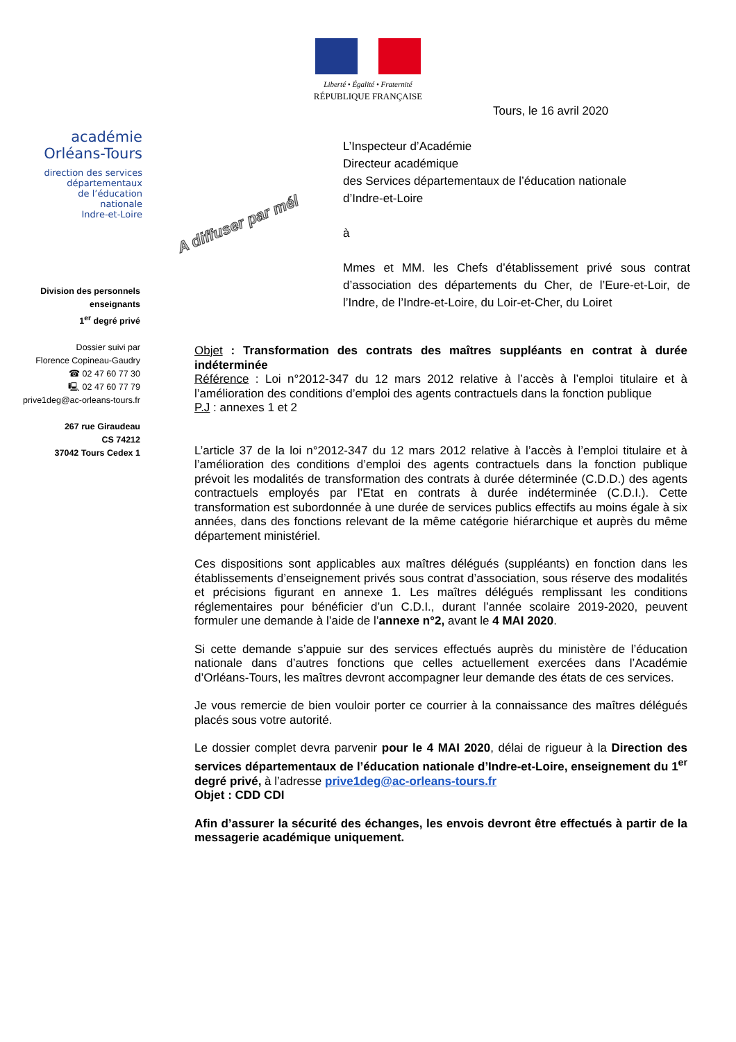Liberté • Égalité • Fraternité
RÉPUBLIQUE FRANÇAISE
Tours, le 16 avril 2020
académie
Orléans-Tours
direction des services
départementaux
de l’éducation nationale
Indre-et-Loire
A diffuser par mél
L’Inspecteur d’Académie
Directeur académique
des Services départementaux de l’éducation nationale
d’Indre-et-Loire
à
Mmes et MM. les Chefs d’établissement privé sous contrat d’association des départements du Cher, de l’Eure-et-Loir, de l’Indre, de l’Indre-et-Loire, du Loir-et-Cher, du Loiret
Division des personnels enseignants
1<sup>er</sup> degré privé
Dossier suivi par
Florence Copineau-Gaudry
☎ 02 47 60 77 30
🖳 02 47 60 77 79
prive1deg@ac-orleans-tours.fr
267 rue Giraudeau
CS 74212
37042 Tours Cedex 1
Objet : Transformation des contrats des maîtres suppléants en contrat à durée indéterminée
Référence : Loi n°2012-347 du 12 mars 2012 relative à l’accès à l’emploi titulaire et à l’amélioration des conditions d’emploi des agents contractuels dans la fonction publique
P.J : annexes 1 et 2
L’article 37 de la loi n°2012-347 du 12 mars 2012 relative à l’accès à l’emploi titulaire et à l’amélioration des conditions d’emploi des agents contractuels dans la fonction publique prévoit les modalités de transformation des contrats à durée déterminée (C.D.D.) des agents contractuels employés par l’Etat en contrats à durée indéterminée (C.D.I.). Cette transformation est subordonnée à une durée de services publics effectifs au moins égale à six années, dans des fonctions relevant de la même catégorie hiérarchique et auprès du même département ministériel.
Ces dispositions sont applicables aux maîtres délégués (suppléants) en fonction dans les établissements d’enseignement privés sous contrat d’association, sous réserve des modalités et précisions figurant en annexe 1. Les maîtres délégués remplissant les conditions réglementaires pour bénéficier d’un C.D.I., durant l’année scolaire 2019-2020, peuvent formuler une demande à l’aide de l’annexe n°2, avant le 4 MAI 2020.
Si cette demande s’appuie sur des services effectués auprès du ministère de l’éducation nationale dans d’autres fonctions que celles actuellement exercées dans l’Académie d’Orléans-Tours, les maîtres devront accompagner leur demande des états de ces services.
Je vous remercie de bien vouloir porter ce courrier à la connaissance des maîtres délégués placés sous votre autorité.
Le dossier complet devra parvenir pour le 4 MAI 2020, délai de rigueur à la Direction des services départementaux de l’éducation nationale d’Indre-et-Loire, enseignement du 1<sup>er</sup> degré privé, à l’adresse prive1deg@ac-orleans-tours.fr
Objet : CDD CDI
Afin d’assurer la sécurité des échanges, les envois devront être effectués à partir de la messagerie académique uniquement.